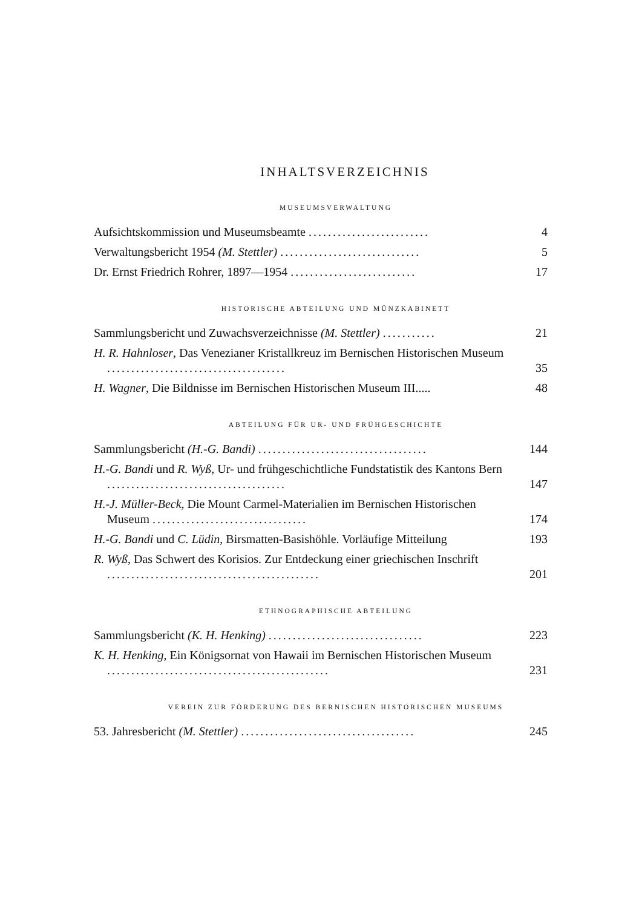INHALTSVERZEICHNIS
MUSEUMSVERWALTUNG
Aufsichtskommission und Museumsbeamte ......................... 4
Verwaltungsbericht 1954 (M. Stettler) ............................. 5
Dr. Ernst Friedrich Rohrer, 1897—1954 .......................... 17
HISTORISCHE ABTEILUNG UND MÜNZKABINETT
Sammlungsbericht und Zuwachsverzeichnisse (M. Stettler) ........... 21
H. R. Hahnloser, Das Venezianer Kristallkreuz im Bernischen Historischen Museum .....................................
35
H. Wagner, Die Bildnisse im Bernischen Historischen Museum III..... 48
ABTEILUNG FÜR UR- UND FRÜHGESCHICHTE
Sammlungsbericht (H.-G. Bandi) ................................... 144
H.-G. Bandi und R. Wyß, Ur- und frühgeschichtliche Fundstatistik des Kantons Bern .....................................
147
H.-J. Müller-Beck, Die Mount Carmel-Materialien im Bernischen Historischen Museum ................................
174
H.-G. Bandi und C. Lüdin, Birsmatten-Basishöhle. Vorläufige Mitteilung 193
R. Wyß, Das Schwert des Korisios. Zur Entdeckung einer griechischen Inschrift ............................................
201
ETHNOGRAPHISCHE ABTEILUNG
Sammlungsbericht (K. H. Henking) ................................ 223
K. H. Henking, Ein Königsornat von Hawaii im Bernischen Historischen Museum ..............................................
231
VEREIN ZUR FÖRDERUNG DES BERNISCHEN HISTORISCHEN MUSEUMS
53. Jahresbericht (M. Stettler) .................................... 245